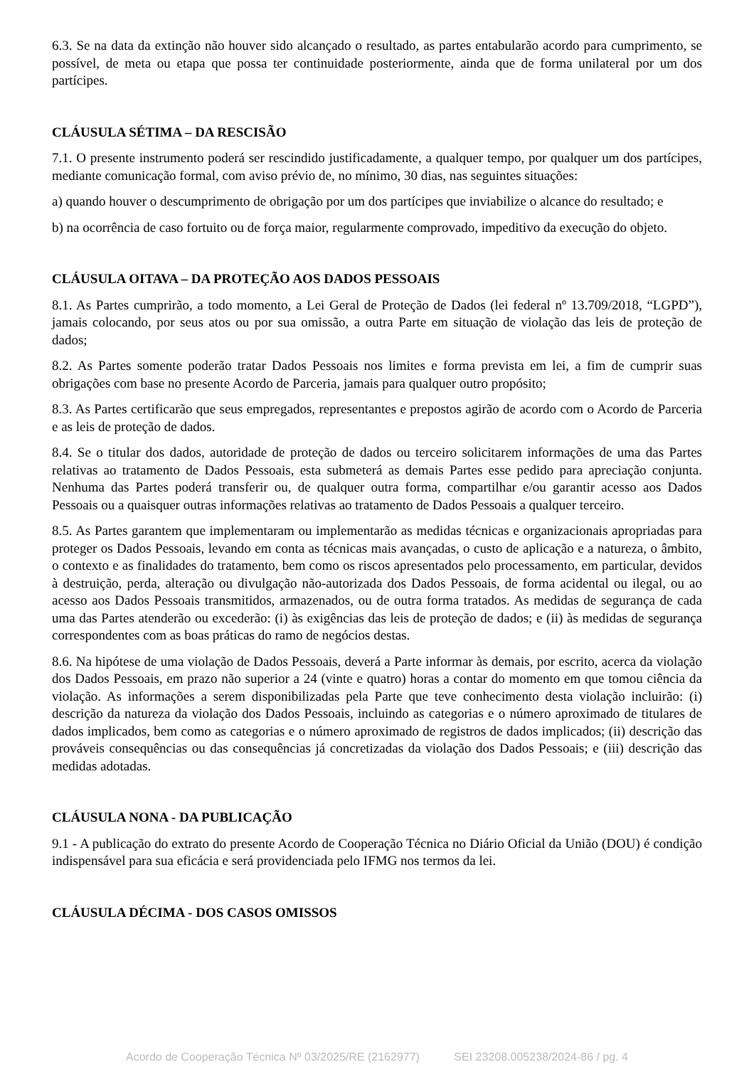6.3. Se na data da extinção não houver sido alcançado o resultado, as partes entabularão acordo para cumprimento, se possível, de meta ou etapa que possa ter continuidade posteriormente, ainda que de forma unilateral por um dos partícipes.
CLÁUSULA SÉTIMA – DA RESCISÃO
7.1. O presente instrumento poderá ser rescindido justificadamente, a qualquer tempo, por qualquer um dos partícipes, mediante comunicação formal, com aviso prévio de, no mínimo, 30 dias, nas seguintes situações:
a) quando houver o descumprimento de obrigação por um dos partícipes que inviabilize o alcance do resultado; e
b) na ocorrência de caso fortuito ou de força maior, regularmente comprovado, impeditivo da execução do objeto.
CLÁUSULA OITAVA – DA PROTEÇÃO AOS DADOS PESSOAIS
8.1. As Partes cumprirão, a todo momento, a Lei Geral de Proteção de Dados (lei federal nº 13.709/2018, “LGPD”), jamais colocando, por seus atos ou por sua omissão, a outra Parte em situação de violação das leis de proteção de dados;
8.2. As Partes somente poderão tratar Dados Pessoais nos limites e forma prevista em lei, a fim de cumprir suas obrigações com base no presente Acordo de Parceria, jamais para qualquer outro propósito;
8.3. As Partes certificarão que seus empregados, representantes e prepostos agirão de acordo com o Acordo de Parceria e as leis de proteção de dados.
8.4. Se o titular dos dados, autoridade de proteção de dados ou terceiro solicitarem informações de uma das Partes relativas ao tratamento de Dados Pessoais, esta submeterá as demais Partes esse pedido para apreciação conjunta. Nenhuma das Partes poderá transferir ou, de qualquer outra forma, compartilhar e/ou garantir acesso aos Dados Pessoais ou a quaisquer outras informações relativas ao tratamento de Dados Pessoais a qualquer terceiro.
8.5. As Partes garantem que implementaram ou implementarão as medidas técnicas e organizacionais apropriadas para proteger os Dados Pessoais, levando em conta as técnicas mais avançadas, o custo de aplicação e a natureza, o âmbito, o contexto e as finalidades do tratamento, bem como os riscos apresentados pelo processamento, em particular, devidos à destruição, perda, alteração ou divulgação não-autorizada dos Dados Pessoais, de forma acidental ou ilegal, ou ao acesso aos Dados Pessoais transmitidos, armazenados, ou de outra forma tratados. As medidas de segurança de cada uma das Partes atenderão ou excederão: (i) às exigências das leis de proteção de dados; e (ii) às medidas de segurança correspondentes com as boas práticas do ramo de negócios destas.
8.6. Na hipótese de uma violação de Dados Pessoais, deverá a Parte informar às demais, por escrito, acerca da violação dos Dados Pessoais, em prazo não superior a 24 (vinte e quatro) horas a contar do momento em que tomou ciência da violação. As informações a serem disponibilizadas pela Parte que teve conhecimento desta violação incluirão: (i) descrição da natureza da violação dos Dados Pessoais, incluindo as categorias e o número aproximado de titulares de dados implicados, bem como as categorias e o número aproximado de registros de dados implicados; (ii) descrição das prováveis consequências ou das consequências já concretizadas da violação dos Dados Pessoais; e (iii) descrição das medidas adotadas.
CLÁUSULA NONA - DA PUBLICAÇÃO
9.1 - A publicação do extrato do presente Acordo de Cooperação Técnica no Diário Oficial da União (DOU) é condição indispensável para sua eficácia e será providenciada pelo IFMG nos termos da lei.
CLÁUSULA DÉCIMA - DOS CASOS OMISSOS
Acordo de Cooperação Técnica Nº 03/2025/RE (2162977) SEI 23208.005238/2024-86 / pg. 4